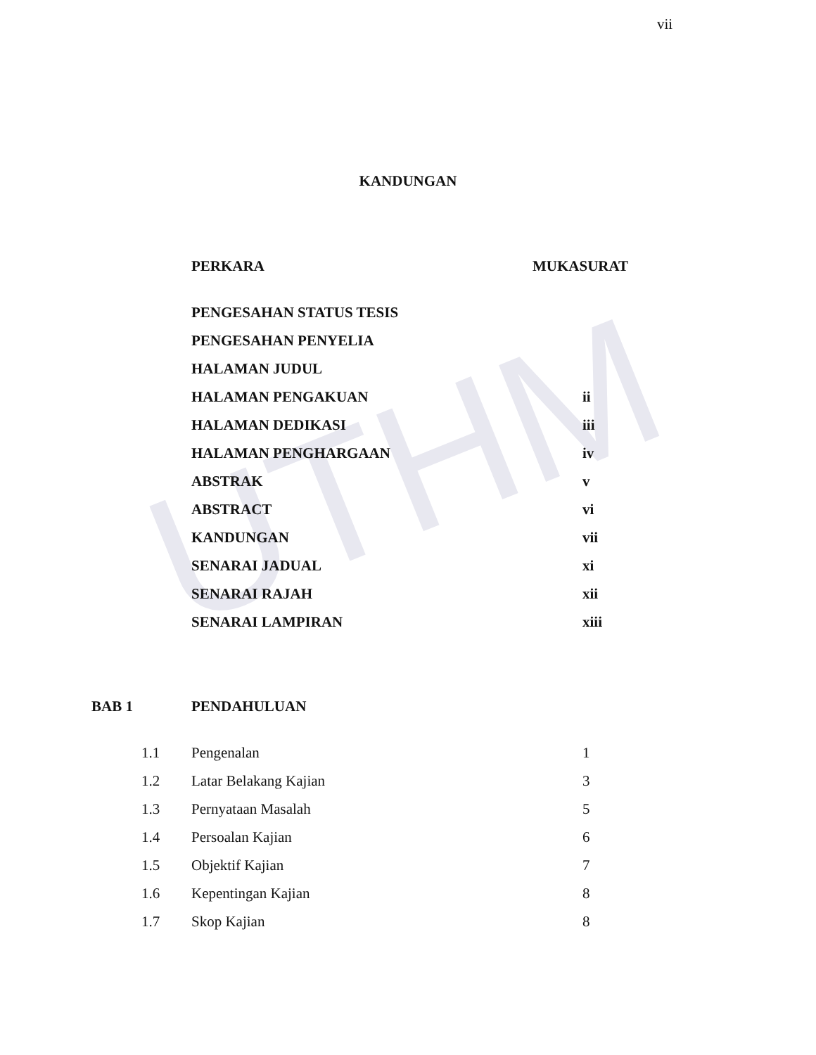UTHM
vii
KANDUNGAN
| PERKARA | MUKASURAT |
| PENGESAHAN STATUS TESIS | |
| PENGESAHAN PENYELIA | |
| HALAMAN JUDUL | |
| HALAMAN PENGAKUAN | ii |
| HALAMAN DEDIKASI | iii |
| HALAMAN PENGHARGAAN | iv |
| ABSTRAK | v |
| ABSTRACT | vi |
| KANDUNGAN | vii |
| SENARAI JADUAL | xi |
| SENARAI RAJAH | xii |
| SENARAI LAMPIRAN | xiii |
| BAB 1 | PENDAHULUAN |
| 1.1 | Pengenalan | 1 |
| 1.2 | Latar Belakang Kajian | 3 |
| 1.3 | Pernyataan Masalah | 5 |
| 1.4 | Persoalan Kajian | 6 |
| 1.5 | Objektif Kajian | 7 |
| 1.6 | Kepentingan Kajian | 8 |
| 1.7 | Skop Kajian | 8 |